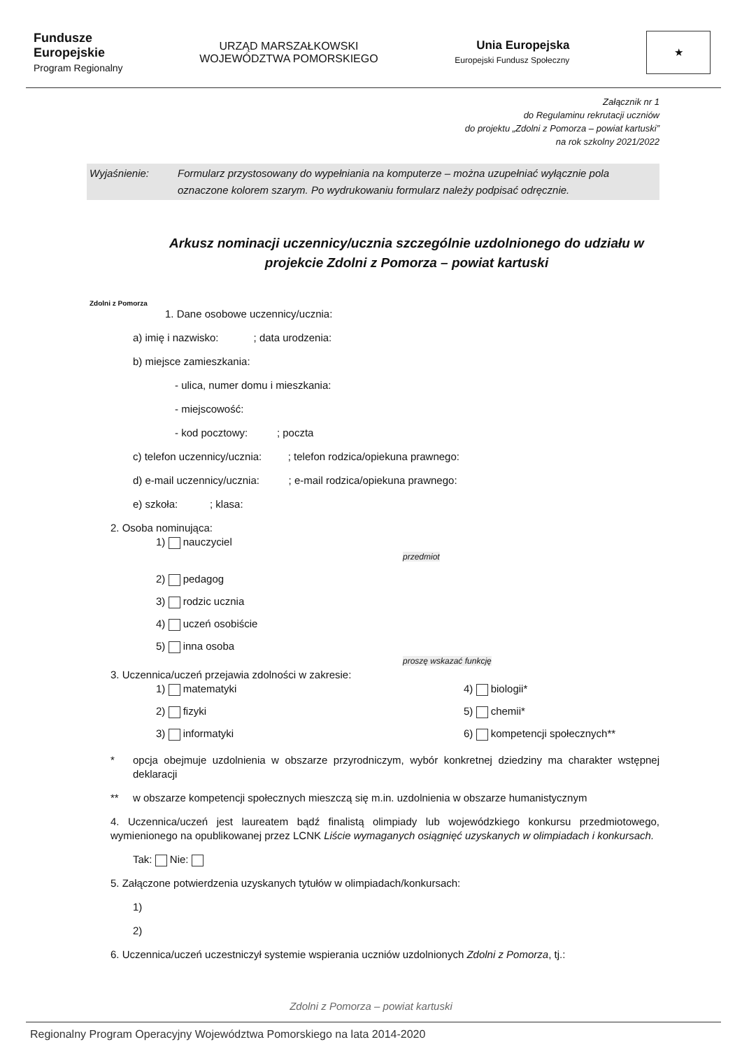Fundusze
Europejskie
Program Regionalny
URZĄD MARSZAŁKOWSKI
WOJEWÓDZTWA POMORSKIEGO
Unia Europejska
Europejski Fundusz Społeczny
★
Załącznik nr 1
do Regulaminu rekrutacji uczniów
do projektu „Zdolni z Pomorza – powiat kartuski”
na rok szkolny 2021/2022
Wyjaśnienie: Formularz przystosowany do wypełniania na komputerze – można uzupełniać wyłącznie pola oznaczone kolorem szarym. Po wydrukowaniu formularz należy podpisać odręcznie.
Arkusz nominacji uczennicy/ucznia szczególnie uzdolnionego do udziału w projekcie Zdolni z Pomorza – powiat kartuski
Zdolni z Pomorza
1. Dane osobowe uczennicy/ucznia:
a) imię i nazwisko: ; data urodzenia:
b) miejsce zamieszkania:
- ulica, numer domu i mieszkania:
- miejscowość:
- kod pocztowy: ; poczta
c) telefon uczennicy/ucznia: ; telefon rodzica/opiekuna prawnego:
d) e-mail uczennicy/ucznia: ; e-mail rodzica/opiekuna prawnego:
e) szkoła: ; klasa:
2. Osoba nominująca:
1) nauczyciel
przedmiot
2) pedagog
3) rodzic ucznia
4) uczeń osobiście
5) inna osoba
proszę wskazać funkcję
3. Uczennica/uczeń przejawia zdolności w zakresie:
1) matematyki
4) biologii*
2) fizyki
5) chemii*
3) informatyki
6) kompetencji społecznych**
* opcja obejmuje uzdolnienia w obszarze przyrodniczym, wybór konkretnej dziedziny ma charakter wstępnej deklaracji
** w obszarze kompetencji społecznych mieszczą się m.in. uzdolnienia w obszarze humanistycznym
4. Uczennica/uczeń jest laureatem bądź finalistą olimpiady lub wojewódzkiego konkursu przedmiotowego, wymienionego na opublikowanej przez LCNK Liście wymaganych osiągnięć uzyskanych w olimpiadach i konkursach.
Tak: Nie:
5. Załączone potwierdzenia uzyskanych tytułów w olimpiadach/konkursach:
1)
2)
6. Uczennica/uczeń uczestniczył systemie wspierania uczniów uzdolnionych Zdolni z Pomorza, tj.:
Zdolni z Pomorza – powiat kartuski
Regionalny Program Operacyjny Województwa Pomorskiego na lata 2014-2020